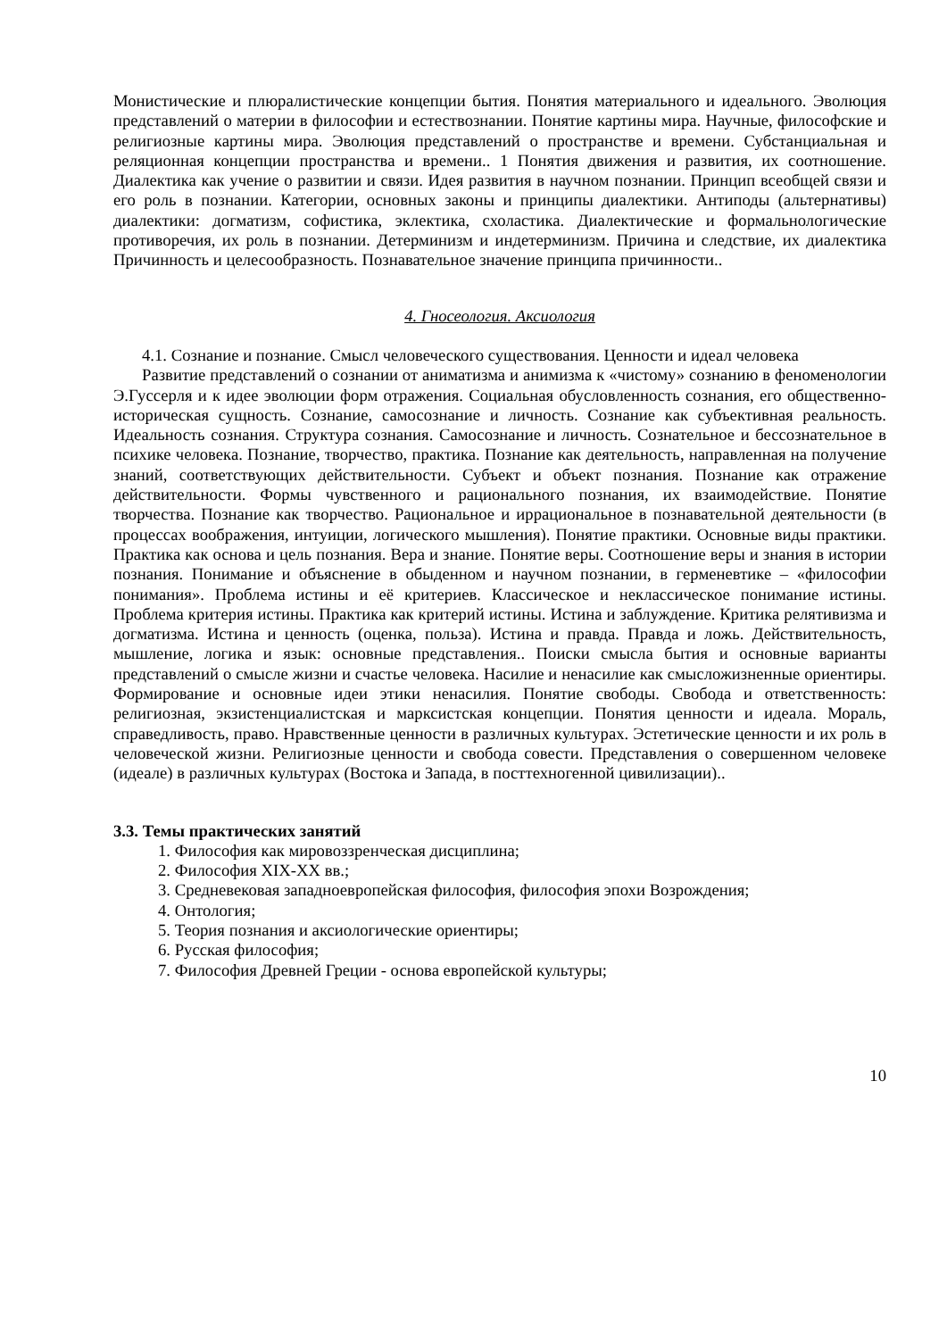Монистические и плюралистические концепции бытия. Понятия материального и идеального. Эволюция представлений о материи в философии и естествознании. Понятие картины мира. Научные, философские и религиозные картины мира. Эволюция представлений о пространстве и времени. Субстанциальная и реляционная концепции пространства и времени.. 1 Понятия движения и развития, их соотношение. Диалектика как учение о развитии и связи. Идея развития в научном познании. Принцип всеобщей связи и его роль в познании. Категории, основных законы и принципы диалектики. Антиподы (альтернативы) диалектики: догматизм, софистика, эклектика, схоластика. Диалектические и формальнологические противоречия, их роль в познании. Детерминизм и индетерминизм. Причина и следствие, их диалектика Причинность и целесообразность. Познавательное значение принципа причинности..
4. Гносеология. Аксиология
4.1. Сознание и познание. Смысл человеческого существования. Ценности и идеал человека
Развитие представлений о сознании от аниматизма и анимизма к «чистому» сознанию в феноменологии Э.Гуссерля и к идее эволюции форм отражения. Социальная обусловленность сознания, его общественно-историческая сущность. Сознание, самосознание и личность. Сознание как субъективная реальность. Идеальность сознания. Структура сознания. Самосознание и личность. Сознательное и бессознательное в психике человека. Познание, творчество, практика. Познание как деятельность, направленная на получение знаний, соответствующих действительности. Субъект и объект познания. Познание как отражение действительности. Формы чувственного и рационального познания, их взаимодействие. Понятие творчества. Познание как творчество. Рациональное и иррациональное в познавательной деятельности (в процессах воображения, интуиции, логического мышления). Понятие практики. Основные виды практики. Практика как основа и цель познания. Вера и знание. Понятие веры. Соотношение веры и знания в истории познания. Понимание и объяснение в обыденном и научном познании, в герменевтике – «философии понимания». Проблема истины и её критериев. Классическое и неклассическое понимание истины. Проблема критерия истины. Практика как критерий истины. Истина и заблуждение. Критика релятивизма и догматизма. Истина и ценность (оценка, польза). Истина и правда. Правда и ложь. Действительность, мышление, логика и язык: основные представления.. Поиски смысла бытия и основные варианты представлений о смысле жизни и счастье человека. Насилие и ненасилие как смысложизненные ориентиры. Формирование и основные идеи этики ненасилия. Понятие свободы. Свобода и ответственность: религиозная, экзистенциалистская и марксистская концепции. Понятия ценности и идеала. Мораль, справедливость, право. Нравственные ценности в различных культурах. Эстетические ценности и их роль в человеческой жизни. Религиозные ценности и свобода совести. Представления о совершенном человеке (идеале) в различных культурах (Востока и Запада, в посттехногенной цивилизации)..
3.3. Темы практических занятий
1. Философия как мировоззренческая дисциплина;
2. Философия XIX-XX вв.;
3. Средневековая западноевропейская философия, философия эпохи Возрождения;
4. Онтология;
5. Теория познания и аксиологические ориентиры;
6. Русская философия;
7. Философия Древней Греции - основа европейской культуры;
10